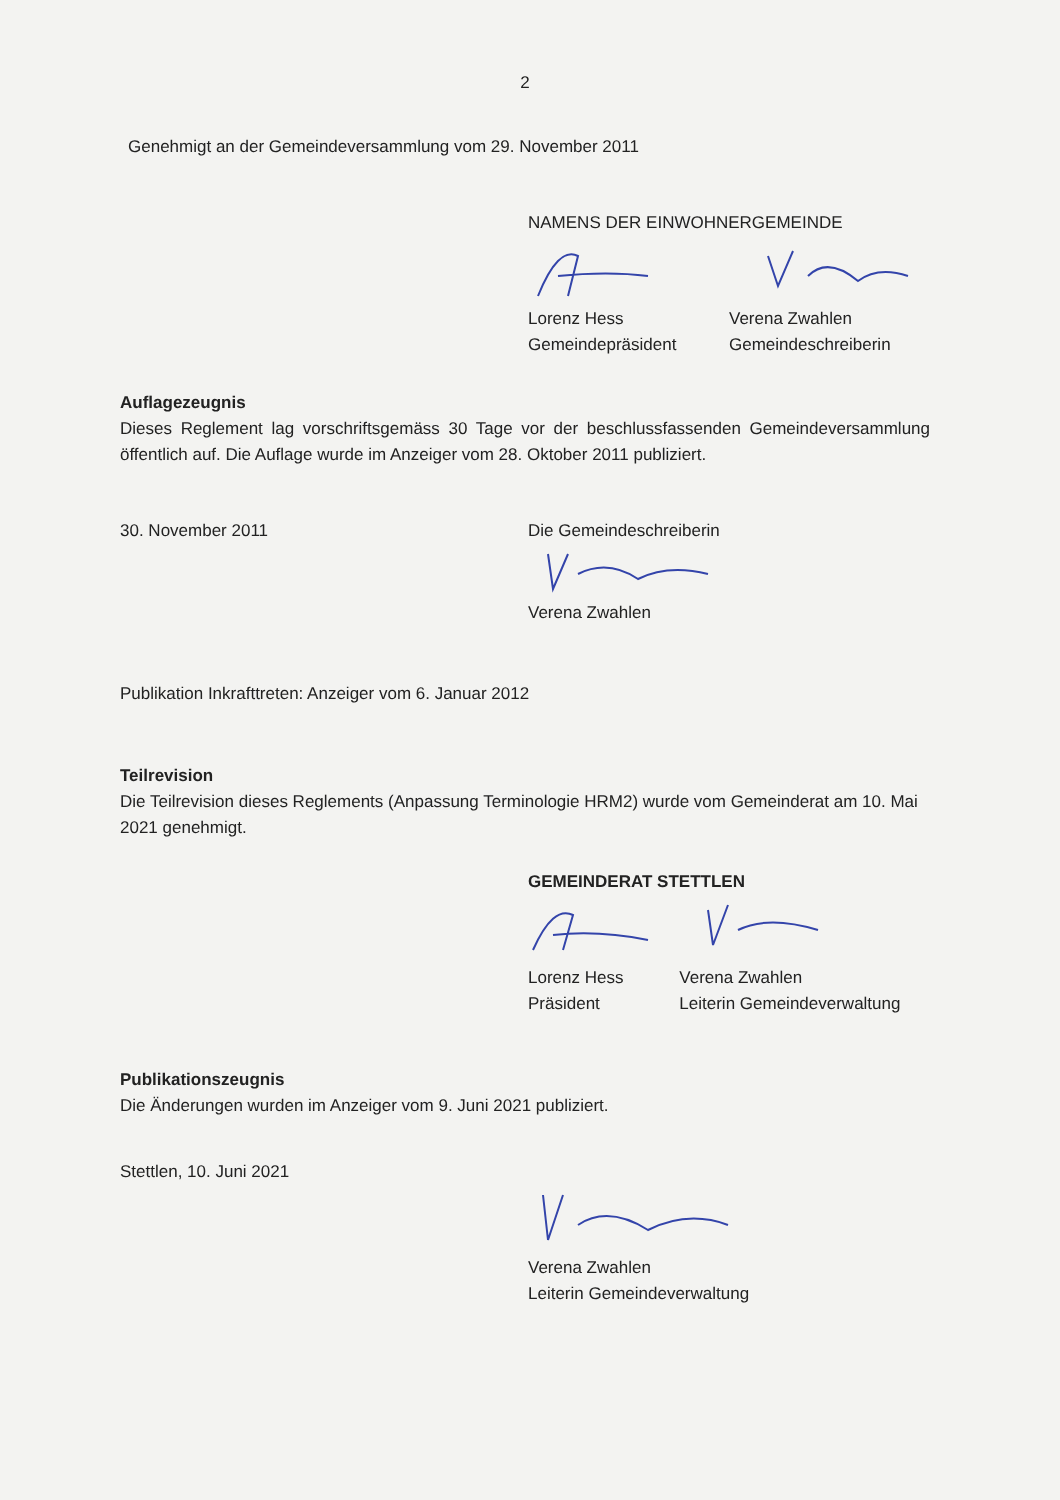2
Genehmigt an der Gemeindeversammlung vom 29. November 2011
NAMENS DER EINWOHNERGEMEINDE
Lorenz Hess
Gemeindepräsident
Verena Zwahlen
Gemeindeschreiberin
Auflagezeugnis
Dieses Reglement lag vorschriftsgemäss 30 Tage vor der beschlussfassenden Gemeindeversammlung öffentlich auf. Die Auflage wurde im Anzeiger vom 28. Oktober 2011 publiziert.
30. November 2011 Die Gemeindeschreiberin
Verena Zwahlen
Publikation Inkrafttreten: Anzeiger vom 6. Januar 2012
Teilrevision
Die Teilrevision dieses Reglements (Anpassung Terminologie HRM2) wurde vom Gemeinderat am 10. Mai 2021 genehmigt.
GEMEINDERAT STETTLEN
Lorenz Hess
Präsident
Verena Zwahlen
Leiterin Gemeindeverwaltung
Publikationszeugnis
Die Änderungen wurden im Anzeiger vom 9. Juni 2021 publiziert.
Stettlen, 10. Juni 2021
Verena Zwahlen
Leiterin Gemeindeverwaltung